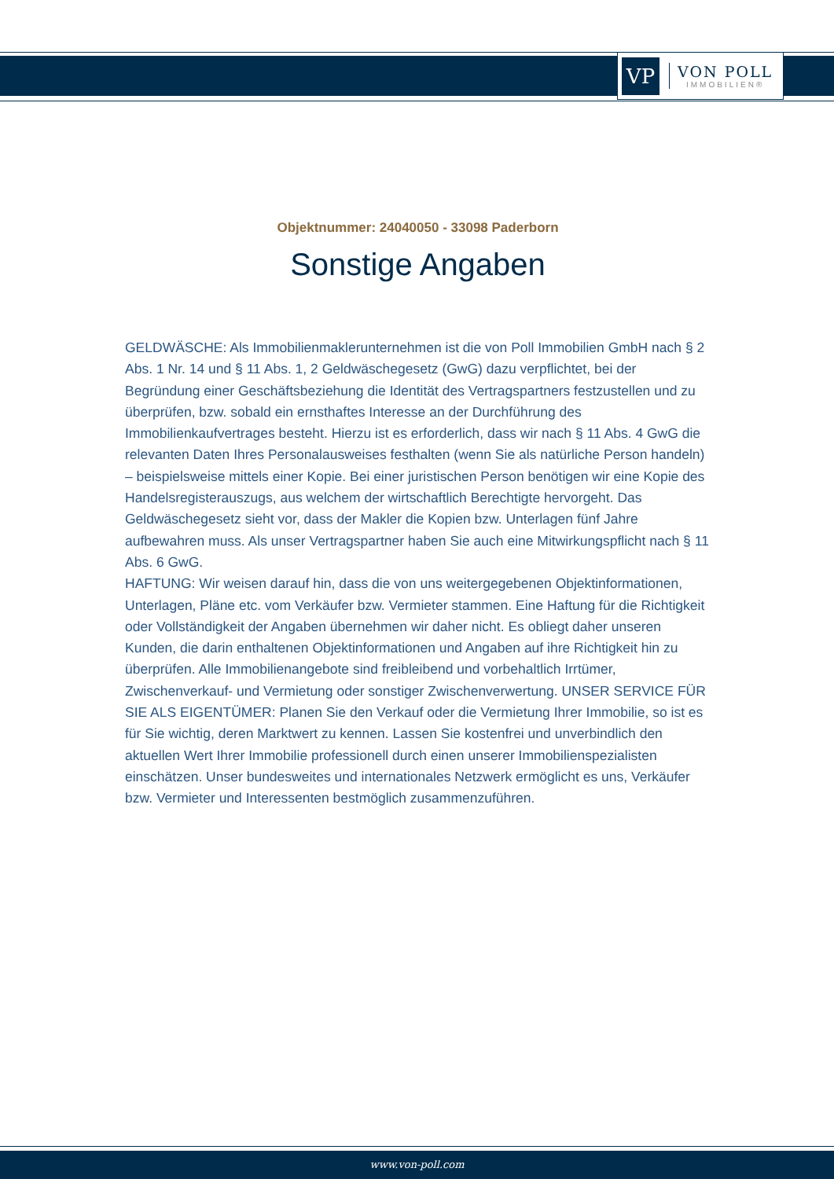VP
VON POLL
IMMOBILIEN®
Objektnummer: 24040050 - 33098 Paderborn
Sonstige Angaben
GELDWÄSCHE: Als Immobilienmaklerunternehmen ist die von Poll Immobilien GmbH nach § 2 Abs. 1 Nr. 14 und § 11 Abs. 1, 2 Geldwäschegesetz (GwG) dazu verpflichtet, bei der Begründung einer Geschäftsbeziehung die Identität des Vertragspartners festzustellen und zu überprüfen, bzw. sobald ein ernsthaftes Interesse an der Durchführung des Immobilienkaufvertrages besteht. Hierzu ist es erforderlich, dass wir nach § 11 Abs. 4 GwG die relevanten Daten Ihres Personalausweises festhalten (wenn Sie als natürliche Person handeln) – beispielsweise mittels einer Kopie. Bei einer juristischen Person benötigen wir eine Kopie des Handelsregisterauszugs, aus welchem der wirtschaftlich Berechtigte hervorgeht. Das Geldwäschegesetz sieht vor, dass der Makler die Kopien bzw. Unterlagen fünf Jahre aufbewahren muss. Als unser Vertragspartner haben Sie auch eine Mitwirkungspflicht nach § 11 Abs. 6 GwG.
HAFTUNG: Wir weisen darauf hin, dass die von uns weitergegebenen Objektinformationen, Unterlagen, Pläne etc. vom Verkäufer bzw. Vermieter stammen. Eine Haftung für die Richtigkeit oder Vollständigkeit der Angaben übernehmen wir daher nicht. Es obliegt daher unseren Kunden, die darin enthaltenen Objektinformationen und Angaben auf ihre Richtigkeit hin zu überprüfen. Alle Immobilienangebote sind freibleibend und vorbehaltlich Irrtümer, Zwischenverkauf- und Vermietung oder sonstiger Zwischenverwertung. UNSER SERVICE FÜR SIE ALS EIGENTÜMER: Planen Sie den Verkauf oder die Vermietung Ihrer Immobilie, so ist es für Sie wichtig, deren Marktwert zu kennen. Lassen Sie kostenfrei und unverbindlich den aktuellen Wert Ihrer Immobilie professionell durch einen unserer Immobilienspezialisten einschätzen. Unser bundesweites und internationales Netzwerk ermöglicht es uns, Verkäufer bzw. Vermieter und Interessenten bestmöglich zusammenzuführen.
www.von-poll.com